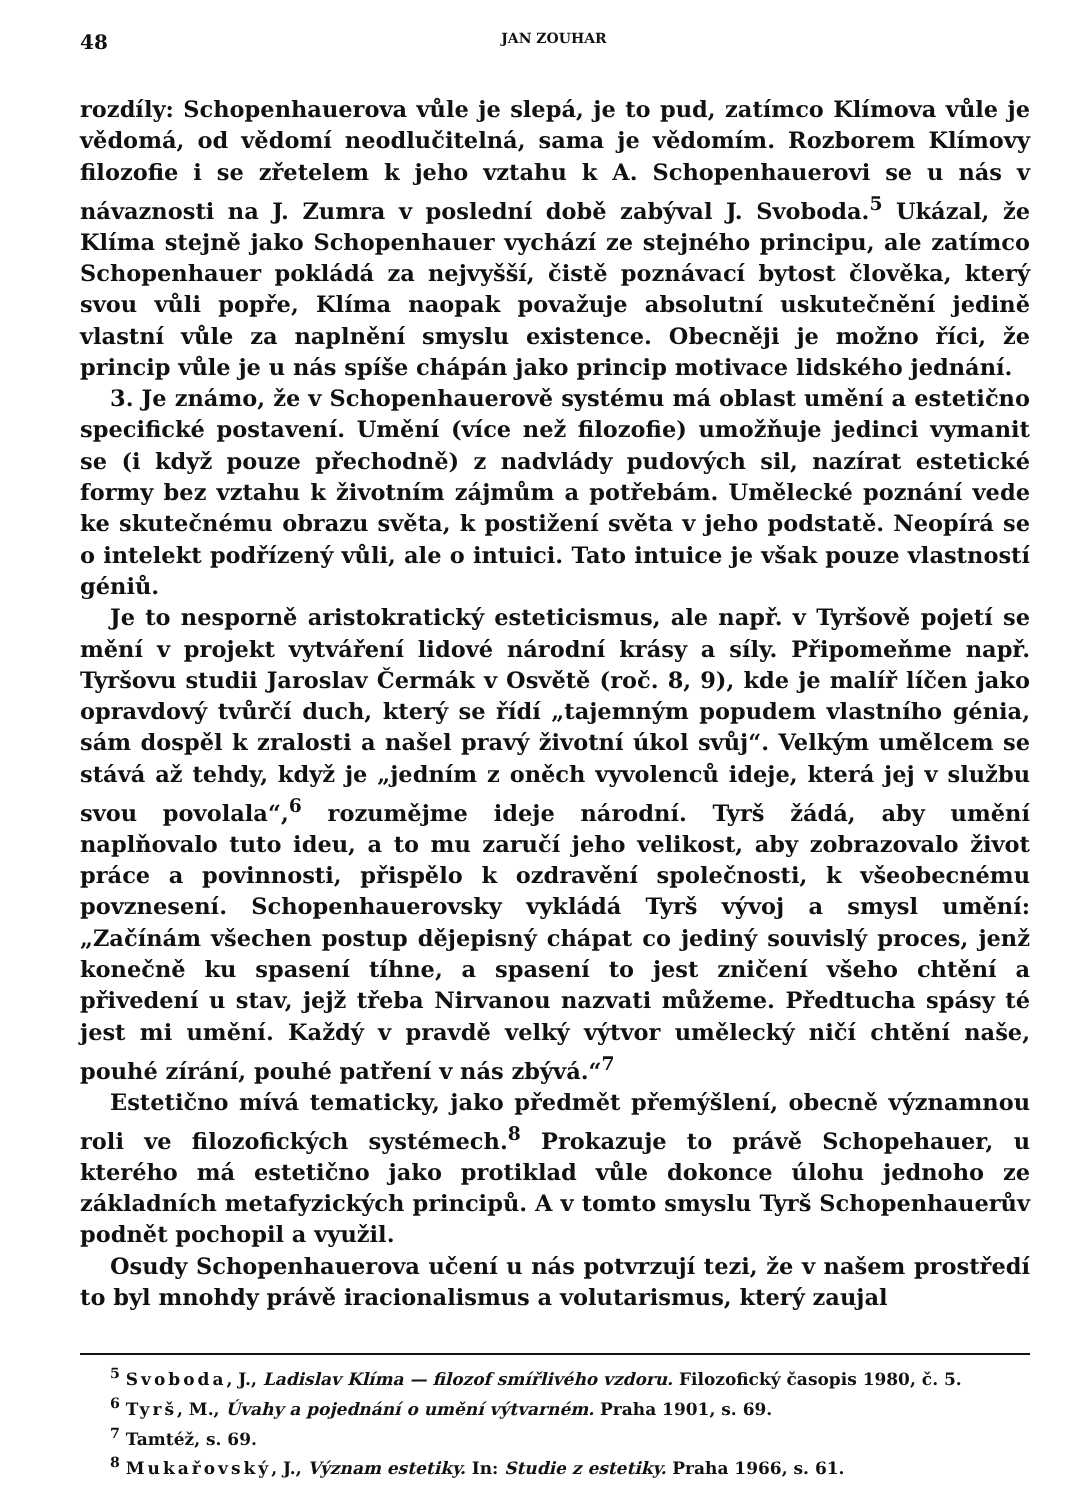48 JAN ZOUHAR
rozdíly: Schopenhauerova vůle je slepá, je to pud, zatímco Klímova vůle je vědomá, od vědomí neodlučitelná, sama je vědomím. Rozborem Klímovy filozofie i se zřetelem k jeho vztahu k A. Schopenhauerovi se u nás v návaznosti na J. Zumra v poslední době zabýval J. Svoboda.<sup>5</sup> Ukázal, že Klíma stejně jako Schopenhauer vychází ze stejného principu, ale zatímco Schopenhauer pokládá za nejvyšší, čistě poznávací bytost člověka, který svou vůli popře, Klíma naopak považuje absolutní uskutečnění jedině vlastní vůle za naplnění smyslu existence. Obecněji je možno říci, že princip vůle je u nás spíše chápán jako princip motivace lidského jednání.
3. Je známo, že v Schopenhauerově systému má oblast umění a estetično specifické postavení. Umění (více než filozofie) umožňuje jedinci vymanit se (i když pouze přechodně) z nadvlády pudových sil, nazírat estetické formy bez vztahu k životním zájmům a potřebám. Umělecké poznání vede ke skutečnému obrazu světa, k postižení světa v jeho podstatě. Neopírá se o intelekt podřízený vůli, ale o intuici. Tato intuice je však pouze vlastností géniů.
Je to nesporně aristokratický esteticismus, ale např. v Tyršově pojetí se mění v projekt vytváření lidové národní krásy a síly. Připomeňme např. Tyršovu studii Jaroslav Čermák v Osvětě (roč. 8, 9), kde je malíř líčen jako opravdový tvůrčí duch, který se řídí „tajemným popudem vlastního génia, sám dospěl k zralosti a našel pravý životní úkol svůj“. Velkým umělcem se stává až tehdy, když je „jedním z oněch vyvolenců ideje, která jej v službu svou povolala“,<sup>6</sup> rozumějme ideje národní. Tyrš žádá, aby umění naplňovalo tuto ideu, a to mu zaručí jeho velikost, aby zobrazovalo život práce a povinnosti, přispělo k ozdravění společnosti, k všeobecnému povznesení. Schopenhauerovsky vykládá Tyrš vývoj a smysl umění: „Začínám všechen postup dějepisný chápat co jediný souvislý proces, jenž konečně ku spasení tíhne, a spasení to jest zničení všeho chtění a přivedení u stav, jejž třeba Nirvanou nazvati můžeme. Předtucha spásy té jest mi umění. Každý v pravdě velký výtvor umělecký ničí chtění naše, pouhé zírání, pouhé patření v nás zbývá.“<sup>7</sup>
Estetično mívá tematicky, jako předmět přemýšlení, obecně významnou roli ve filozofických systémech.<sup>8</sup> Prokazuje to právě Schopehauer, u kterého má estetično jako protiklad vůle dokonce úlohu jednoho ze základních metafyzických principů. A v tomto smyslu Tyrš Schopenhauerův podnět pochopil a využil.
Osudy Schopenhauerova učení u nás potvrzují tezi, že v našem prostředí to byl mnohdy právě iracionalismus a volutarismus, který zaujal
<sup>5</sup> Svoboda, J., Ladislav Klíma — filozof smířlivého vzdoru. Filozofický časopis 1980, č. 5.
<sup>6</sup> Tyrš, M., Úvahy a pojednání o umění výtvarném. Praha 1901, s. 69.
<sup>7</sup> Tamtéž, s. 69.
<sup>8</sup> Mukařovský, J., Význam estetiky. In: Studie z estetiky. Praha 1966, s. 61.